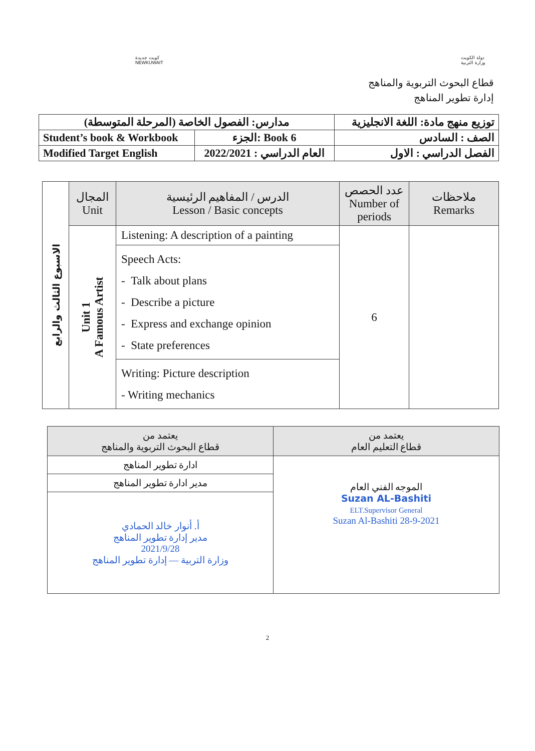كويت جديدة
NEWKUWAIT
دولة الكويت
وزارة التربية
قطاع البحوث التربوية والمناهج
إدارة تطوير المناهج
| مدارس: الفصول الخاصة (المرحلة المتوسطة) | | توزيع منهج مادة: اللغة الانجليزية |
| Student’s book & Workbook | الجزء: Book 6 | الصف : السادس |
| Modified Target English | العام الدراسي : 2022/2021 | الفصل الدراسي : الاول |
| الاسبوع الثالث والرابع | المجال Unit | الدرس / المفاهيم الرئيسية Lesson / Basic concepts | عدد الحصص Number of periods | ملاحظات Remarks |
| | Unit 1 A Famous Artist | Listening: A description of a painting | 6 | |
| | | Speech Acts: - Talk about plans - Describe a picture - Express and exchange opinion - State preferences | | |
| | | Writing: Picture description - Writing mechanics | | |
| يعتمد من قطاع التعليم العام | يعتمد من قطاع البحوث التربوية والمناهج |
| --- | --- |
| الموجه الفني العام Suzan AL-Bashiti ELT.Supervisor General Suzan Al-Bashiti 28-9-2021 | ادارة تطوير المناهج |
| | مدير ادارة تطوير المناهج |
| | أ. أنوار خالد الحمادي مدير إدارة تطوير المناهج 2021/9/28 وزارة التربية — إدارة تطوير المناهج |
2